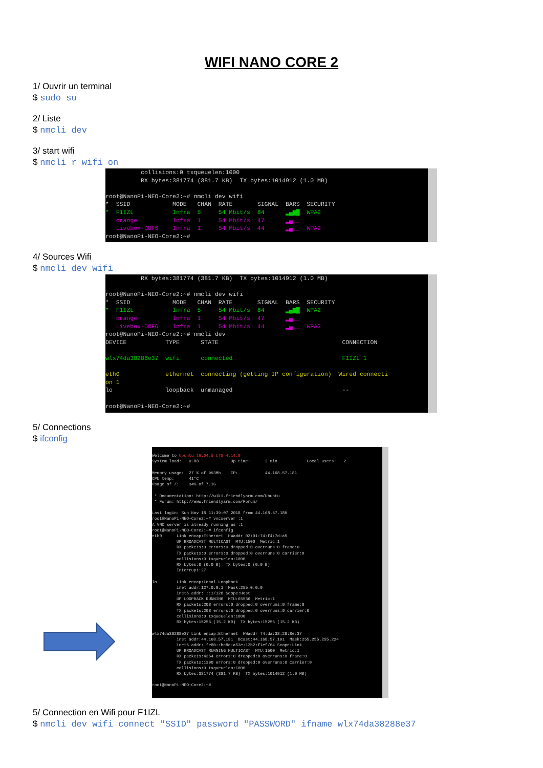WIFI NANO CORE 2
1/ Ouvrir un terminal
$ sudo su
2/ Liste
$ nmcli dev
3/ start wifi
$ nmcli r wifi on
collisions:0 txqueuelen:1000 RX bytes:381774 (381.7 KB) TX bytes:1014912 (1.0 MB) root@NanoPi-NEO-Core2:~# nmcli dev wifi * SSID MODE CHAN RATE SIGNAL BARS SECURITY * F1IZL Infra 5 54 Mbit/s 84 ▂▄▆█ WPA2 orange Infra 1 54 Mbit/s 47 ▂▄__ Livebox-D8F6 Infra 1 54 Mbit/s 44 ▂▄__ WPA2 root@NanoPi-NEO-Core2:~#
4/ Sources Wifi
$ nmcli dev wifi
RX bytes:381774 (381.7 KB) TX bytes:1014912 (1.0 MB) root@NanoPi-NEO-Core2:~# nmcli dev wifi * SSID MODE CHAN RATE SIGNAL BARS SECURITY * F1IZL Infra 5 54 Mbit/s 84 ▂▄▆█ WPA2 orange Infra 1 54 Mbit/s 47 ▂▄__ Livebox-D8F6 Infra 1 54 Mbit/s 44 ▂▄__ WPA2 root@NanoPi-NEO-Core2:~# nmcli dev DEVICE TYPE STATE CONNECTION wlx74da38288e37 wifi connected F1IZL 1 eth0 ethernet connecting (getting IP configuration) Wired connecti on 1 lo loopback unmanaged -- root@NanoPi-NEO-Core2:~#
5/ Connections
$ ifconfig
Welcome to Ubuntu 16.04.5 LTS 4.14.0 System load: 0.88 Up time: 2 min Local users: 2 Memory usage: 27 % of 993Mb IP: 44.168.57.181 CPU temp: 41°C Usage of /: 34% of 7.1G * Documentation: http://wiki.friendlyarm.com/Ubuntu * Forum: http://www.friendlyarm.com/Forum/ Last login: Sun Nov 18 11:39:07 2018 from 44.168.57.189 root@NanoPi-NEO-Core2:~# vncserver :1 A VNC server is already running as :1 root@NanoPi-NEO-Core2:~# ifconfig eth0 Link encap:Ethernet HWaddr 02:01:74:f4:7d:a5 UP BROADCAST MULTICAST MTU:1500 Metric:1 RX packets:0 errors:0 dropped:0 overruns:0 frame:0 TX packets:0 errors:0 dropped:0 overruns:0 carrier:0 collisions:0 txqueuelen:1000 RX bytes:0 (0.0 B) TX bytes:0 (0.0 B) Interrupt:27 lo Link encap:Local Loopback inet addr:127.0.0.1 Mask:255.0.0.0 inet6 addr: ::1/128 Scope:Host UP LOOPBACK RUNNING MTU:65536 Metric:1 RX packets:208 errors:0 dropped:0 overruns:0 frame:0 TX packets:208 errors:0 dropped:0 overruns:0 carrier:0 collisions:0 txqueuelen:1000 RX bytes:15256 (15.2 KB) TX bytes:15256 (15.2 KB) wlx74da38288e37 Link encap:Ethernet HWaddr 74:da:38:28:8e:37 inet addr:44.168.57.181 Bcast:44.168.57.191 Mask:255.255.255.224 inet6 addr: fe80::bc8e:a53e:12b2:f1ef/64 Scope:Link UP BROADCAST RUNNING MULTICAST MTU:1500 Metric:1 RX packets:4364 errors:0 dropped:0 overruns:0 frame:0 TX packets:1390 errors:0 dropped:0 overruns:0 carrier:0 collisions:0 txqueuelen:1000 RX bytes:381774 (381.7 KB) TX bytes:1014912 (1.0 MB) root@NanoPi-NEO-Core2:~#
5/ Connection en Wifi pour F1IZL
$ nmcli dev wifi connect "SSID" password "PASSWORD" ifname wlx74da38288e37